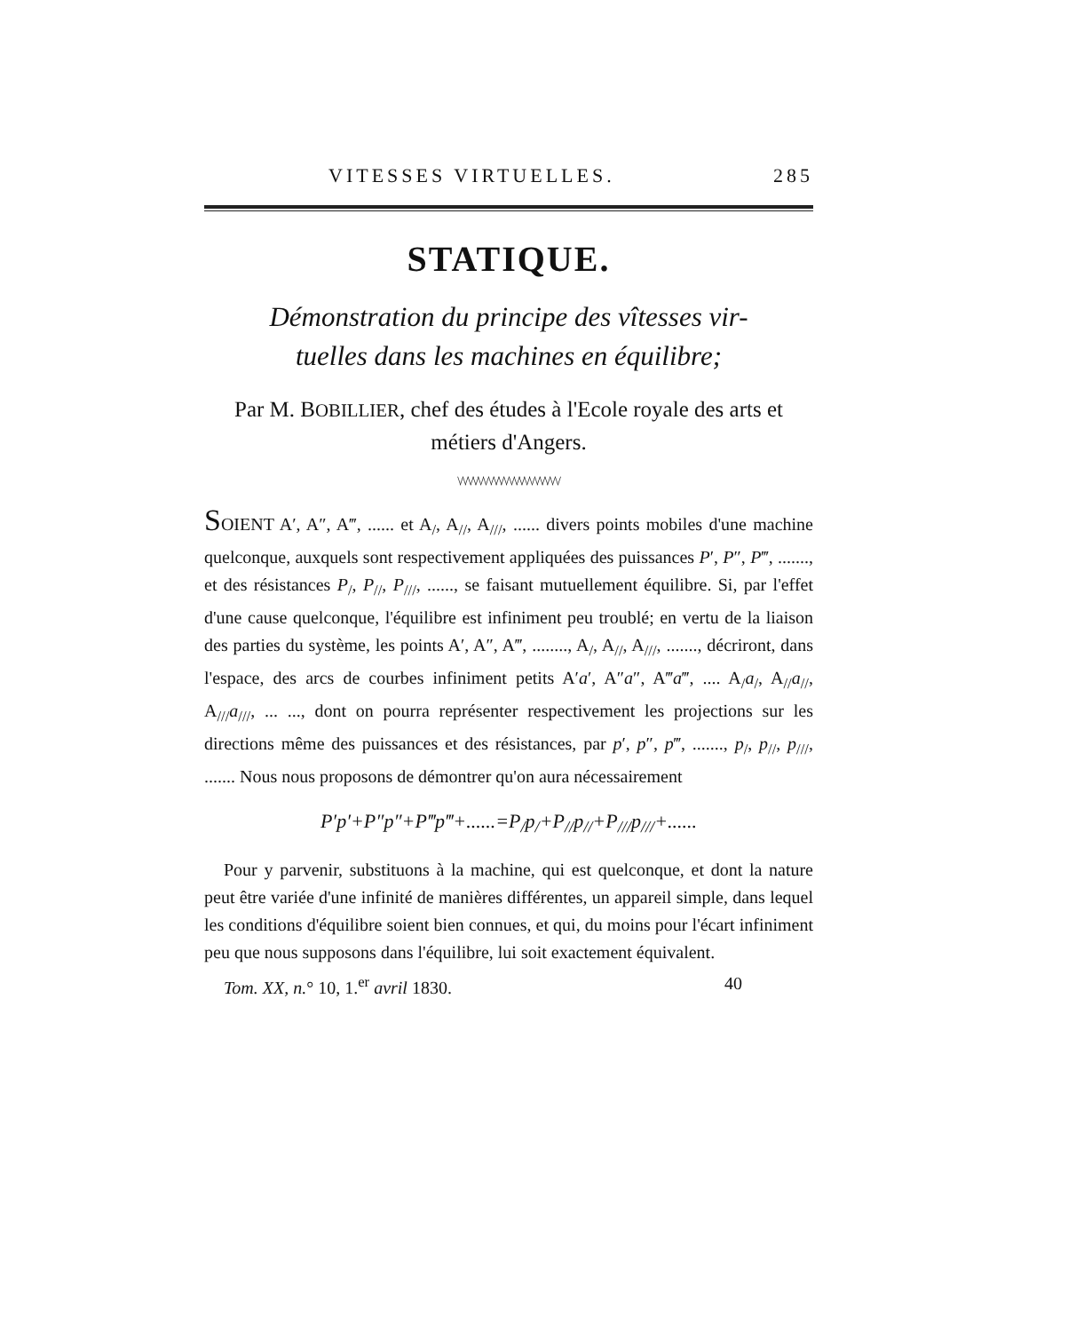VITESSES VIRTUELLES. 285
STATIQUE.
Démonstration du principe des vîtesses vir-
tuelles dans les machines en équilibre;
Par M. BOBILLIER, chef des études à l'Ecole royale des arts et métiers d'Angers.
\/\/\/\/\/\/\/\/\/\/\/\/\/\/\/\/\/\/\/\/
SOIENT A′, A″, A‴, ...... et A<sub>/</sub>, A<sub>//</sub>, A<sub>///</sub>, ...... divers points mobiles d'une machine quelconque, auxquels sont respectivement appliquées des puissances P′, P″, P‴, ......., et des résistances P<sub>/</sub>, P<sub>//</sub>, P<sub>///</sub>, ......, se faisant mutuellement équilibre. Si, par l'effet d'une cause quelconque, l'équilibre est infiniment peu troublé; en vertu de la liaison des parties du système, les points A′, A″, A‴, ........, A<sub>/</sub>, A<sub>//</sub>, A<sub>///</sub>, ......., décriront, dans l'espace, des arcs de courbes infiniment petits A′a′, A″a″, A‴a‴, .... A<sub>/</sub>a<sub>/</sub>, A<sub>//</sub>a<sub>//</sub>, A<sub>///</sub>a<sub>///</sub>, ... ..., dont on pourra représenter respectivement les projections sur les directions même des puissances et des résistances, par p′, p″, p‴, ......., p<sub>/</sub>, p<sub>//</sub>, p<sub>///</sub>, ....... Nous nous proposons de démontrer qu'on aura nécessairement
P′p′+P″p″+P‴p‴+......=P<sub>/</sub>p<sub>/</sub>+P<sub>//</sub>p<sub>//</sub>+P<sub>///</sub>p<sub>///</sub>+......
Pour y parvenir, substituons à la machine, qui est quelconque, et dont la nature peut être variée d'une infinité de manières différentes, un appareil simple, dans lequel les conditions d'équilibre soient bien connues, et qui, du moins pour l'écart infiniment peu que nous supposons dans l'équilibre, lui soit exactement équivalent.
Tom. XX, n.° 10, 1.<sup>er</sup> avril 1830. 40